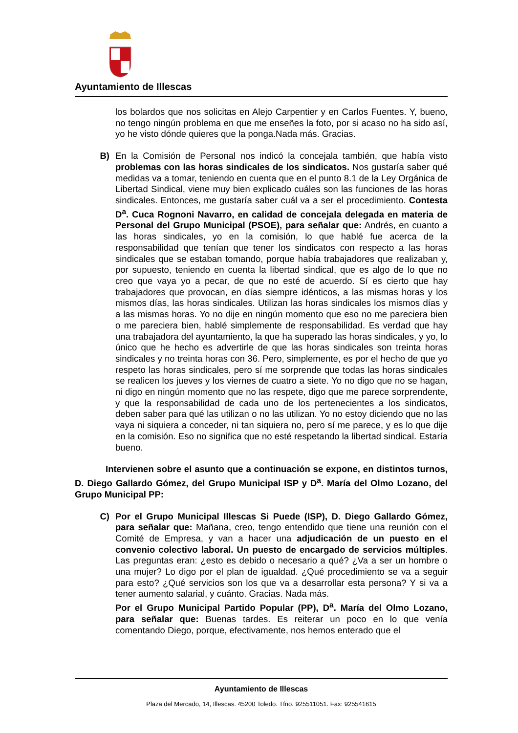Ayuntamiento de Illescas
los bolardos que nos solicitas en Alejo Carpentier y en Carlos Fuentes. Y, bueno, no tengo ningún problema en que me enseñes la foto, por si acaso no ha sido así, yo he visto dónde quieres que la ponga.Nada más. Gracias.
B) En la Comisión de Personal nos indicó la concejala también, que había visto problemas con las horas sindicales de los sindicatos. Nos gustaría saber qué medidas va a tomar, teniendo en cuenta que en el punto 8.1 de la Ley Orgánica de Libertad Sindical, viene muy bien explicado cuáles son las funciones de las horas sindicales. Entonces, me gustaría saber cuál va a ser el procedimiento. Contesta D<sup>a</sup>. Cuca Rognoni Navarro, en calidad de concejala delegada en materia de Personal del Grupo Municipal (PSOE), para señalar que: Andrés, en cuanto a las horas sindicales, yo en la comisión, lo que hablé fue acerca de la responsabilidad que tenían que tener los sindicatos con respecto a las horas sindicales que se estaban tomando, porque había trabajadores que realizaban y, por supuesto, teniendo en cuenta la libertad sindical, que es algo de lo que no creo que vaya yo a pecar, de que no esté de acuerdo. Sí es cierto que hay trabajadores que provocan, en días siempre idénticos, a las mismas horas y los mismos días, las horas sindicales. Utilizan las horas sindicales los mismos días y a las mismas horas. Yo no dije en ningún momento que eso no me pareciera bien o me pareciera bien, hablé simplemente de responsabilidad. Es verdad que hay una trabajadora del ayuntamiento, la que ha superado las horas sindicales, y yo, lo único que he hecho es advertirle de que las horas sindicales son treinta horas sindicales y no treinta horas con 36. Pero, simplemente, es por el hecho de que yo respeto las horas sindicales, pero sí me sorprende que todas las horas sindicales se realicen los jueves y los viernes de cuatro a siete. Yo no digo que no se hagan, ni digo en ningún momento que no las respete, digo que me parece sorprendente, y que la responsabilidad de cada uno de los pertenecientes a los sindicatos, deben saber para qué las utilizan o no las utilizan. Yo no estoy diciendo que no las vaya ni siquiera a conceder, ni tan siquiera no, pero sí me parece, y es lo que dije en la comisión. Eso no significa que no esté respetando la libertad sindical. Estaría bueno.
Intervienen sobre el asunto que a continuación se expone, en distintos turnos, D. Diego Gallardo Gómez, del Grupo Municipal ISP y D<sup>a</sup>. María del Olmo Lozano, del Grupo Municipal PP:
C) Por el Grupo Municipal Illescas Si Puede (ISP), D. Diego Gallardo Gómez, para señalar que: Mañana, creo, tengo entendido que tiene una reunión con el Comité de Empresa, y van a hacer una adjudicación de un puesto en el convenio colectivo laboral. Un puesto de encargado de servicios múltiples. Las preguntas eran: ¿esto es debido o necesario a qué? ¿Va a ser un hombre o una mujer? Lo digo por el plan de igualdad. ¿Qué procedimiento se va a seguir para esto? ¿Qué servicios son los que va a desarrollar esta persona? Y si va a tener aumento salarial, y cuánto. Gracias. Nada más.
Por el Grupo Municipal Partido Popular (PP), D<sup>a</sup>. María del Olmo Lozano, para señalar que: Buenas tardes. Es reiterar un poco en lo que venía comentando Diego, porque, efectivamente, nos hemos enterado que el
Ayuntamiento de Illescas
Plaza del Mercado, 14, Illescas. 45200 Toledo. Tfno. 925511051. Fax: 925541615